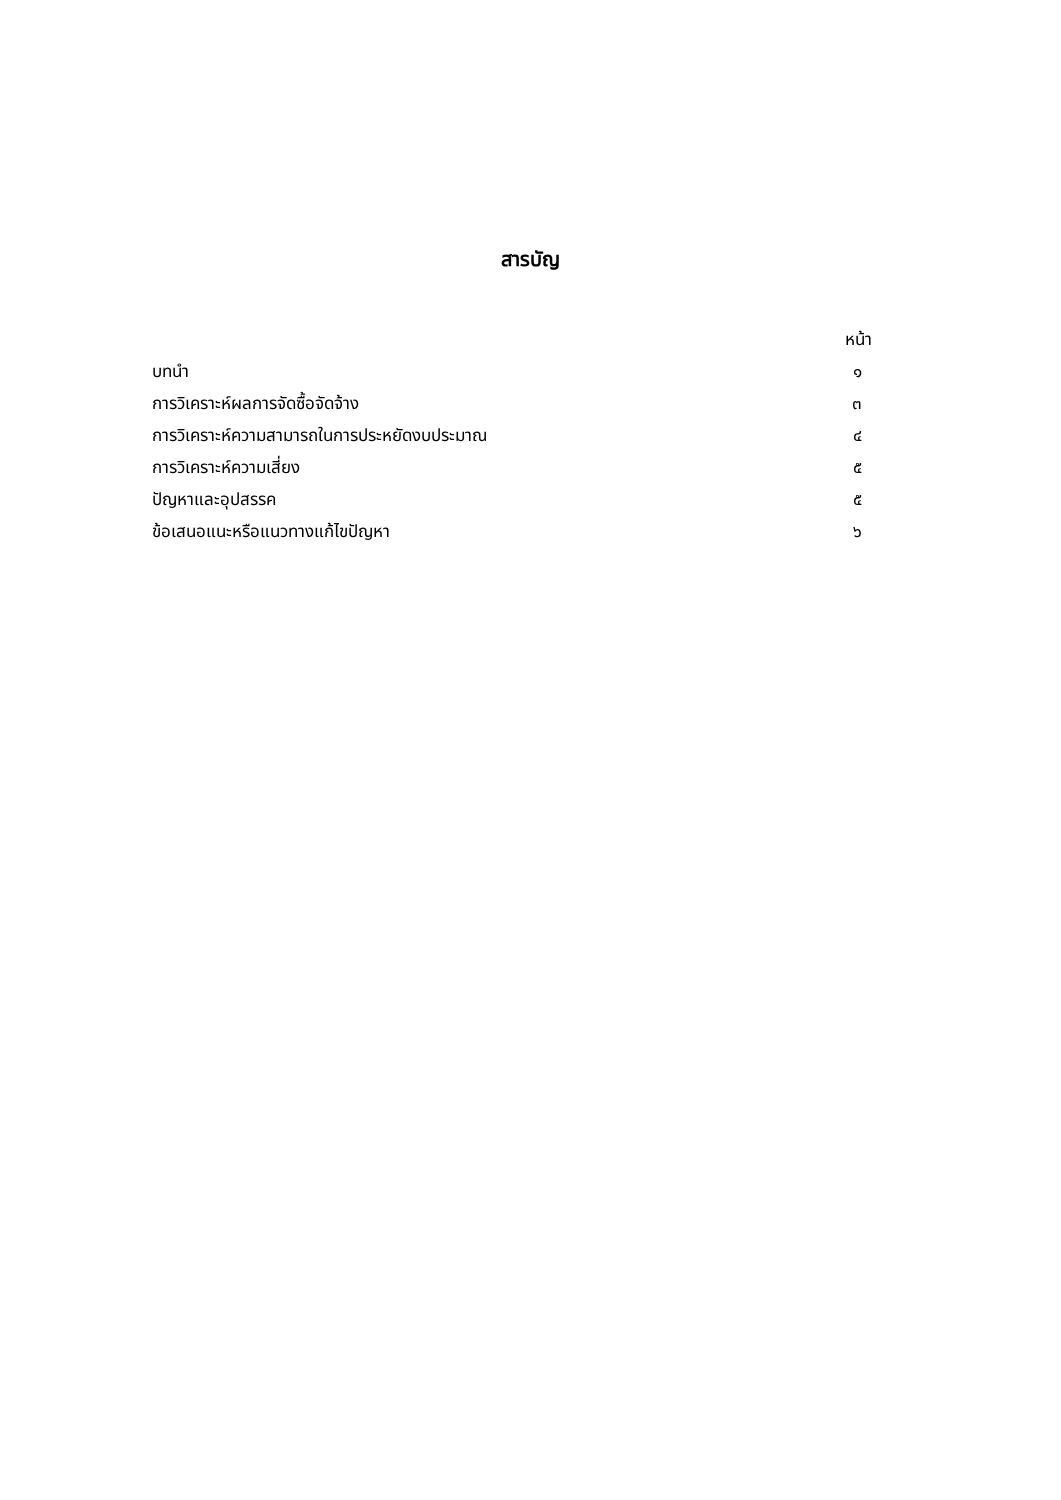สารบัญ
หน้า
บทนำ ๑
การวิเคราะห์ผลการจัดซื้อจัดจ้าง ๓
การวิเคราะห์ความสามารถในการประหยัดงบประมาณ ๔
การวิเคราะห์ความเสี่ยง ๕
ปัญหาและอุปสรรค ๕
ข้อเสนอแนะหรือแนวทางแก้ไขปัญหา ๖